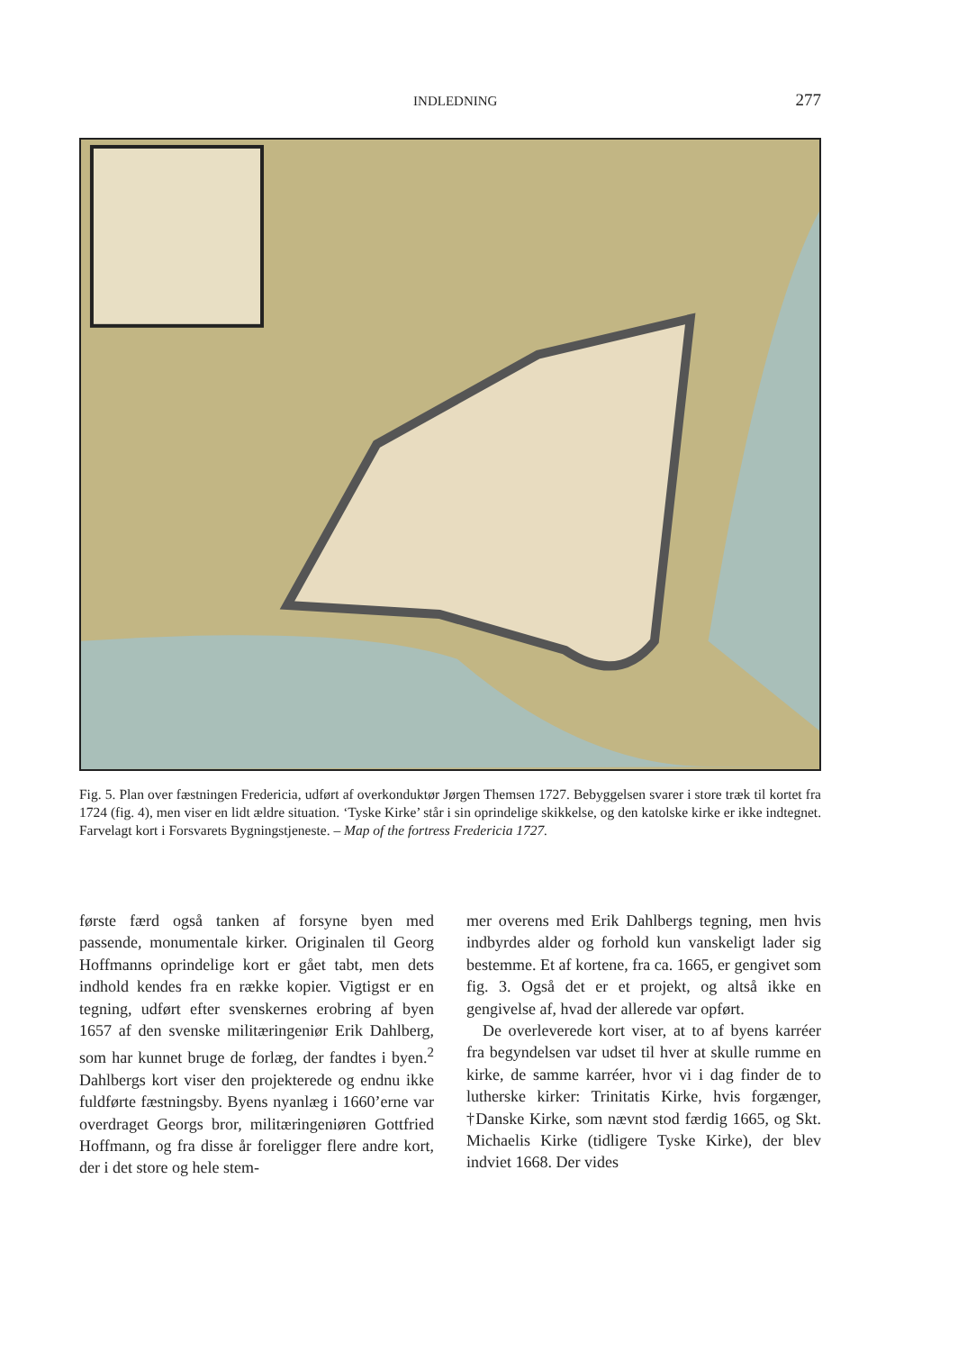INDLEDNING 277
Fig. 5. Plan over fæstningen Fredericia, udført af overkonduktør Jørgen Themsen 1727. Bebyggelsen svarer i store træk til kortet fra 1724 (fig. 4), men viser en lidt ældre situation. ‘Tyske Kirke’ står i sin oprindelige skikkelse, og den katolske kirke er ikke indtegnet. Farvelagt kort i Forsvarets Bygningstjeneste. – Map of the fortress Fredericia 1727.
første færd også tanken af forsyne byen med passende, monumentale kirker. Originalen til Georg Hoffmanns oprindelige kort er gået tabt, men dets indhold kendes fra en række kopier. Vigtigst er en tegning, udført efter svenskernes erobring af byen 1657 af den svenske militæringeniør Erik Dahlberg, som har kunnet bruge de forlæg, der fandtes i byen.<sup>2</sup> Dahlbergs kort viser den projekterede og endnu ikke fuldførte fæstningsby. Byens nyanlæg i 1660’erne var overdraget Georgs bror, militæringeniøren Gottfried Hoffmann, og fra disse år foreligger flere andre kort, der i det store og hele stem-
mer overens med Erik Dahlbergs tegning, men hvis indbyrdes alder og forhold kun vanskeligt lader sig bestemme. Et af kortene, fra ca. 1665, er gengivet som fig. 3. Også det er et projekt, og altså ikke en gengivelse af, hvad der allerede var opført.
De overleverede kort viser, at to af byens karréer fra begyndelsen var udset til hver at skulle rumme en kirke, de samme karréer, hvor vi i dag finder de to lutherske kirker: Trinitatis Kirke, hvis forgænger, †Danske Kirke, som nævnt stod færdig 1665, og Skt. Michaelis Kirke (tidligere Tyske Kirke), der blev indviet 1668. Der vides